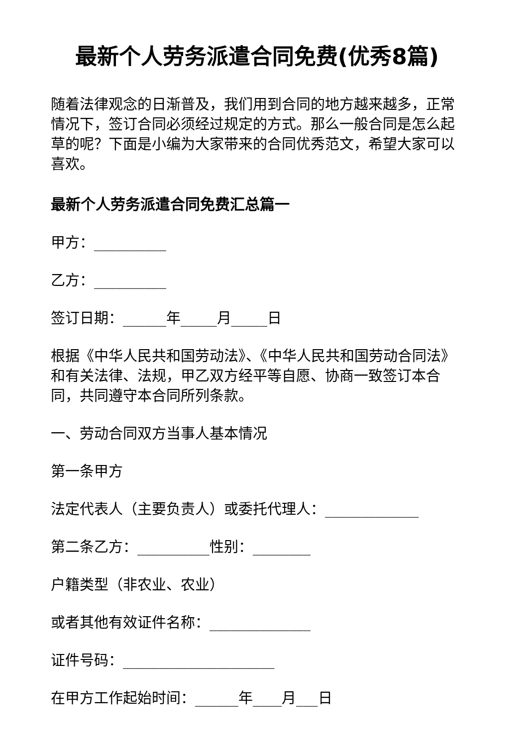最新个人劳务派遣合同免费(优秀8篇)
随着法律观念的日渐普及，我们用到合同的地方越来越多，正常情况下，签订合同必须经过规定的方式。那么一般合同是怎么起草的呢？下面是小编为大家带来的合同优秀范文，希望大家可以喜欢。
最新个人劳务派遣合同免费汇总篇一
甲方：__________
乙方：__________
签订日期：______年_____月_____日
根据《中华人民共和国劳动法》、《中华人民共和国劳动合同法》和有关法律、法规，甲乙双方经平等自愿、协商一致签订本合同，共同遵守本合同所列条款。
一、劳动合同双方当事人基本情况
第一条甲方
法定代表人（主要负责人）或委托代理人：_____________
第二条乙方：__________性别：________
户籍类型（非农业、农业）
或者其他有效证件名称：______________
证件号码：_____________________
在甲方工作起始时间：______年____月___日